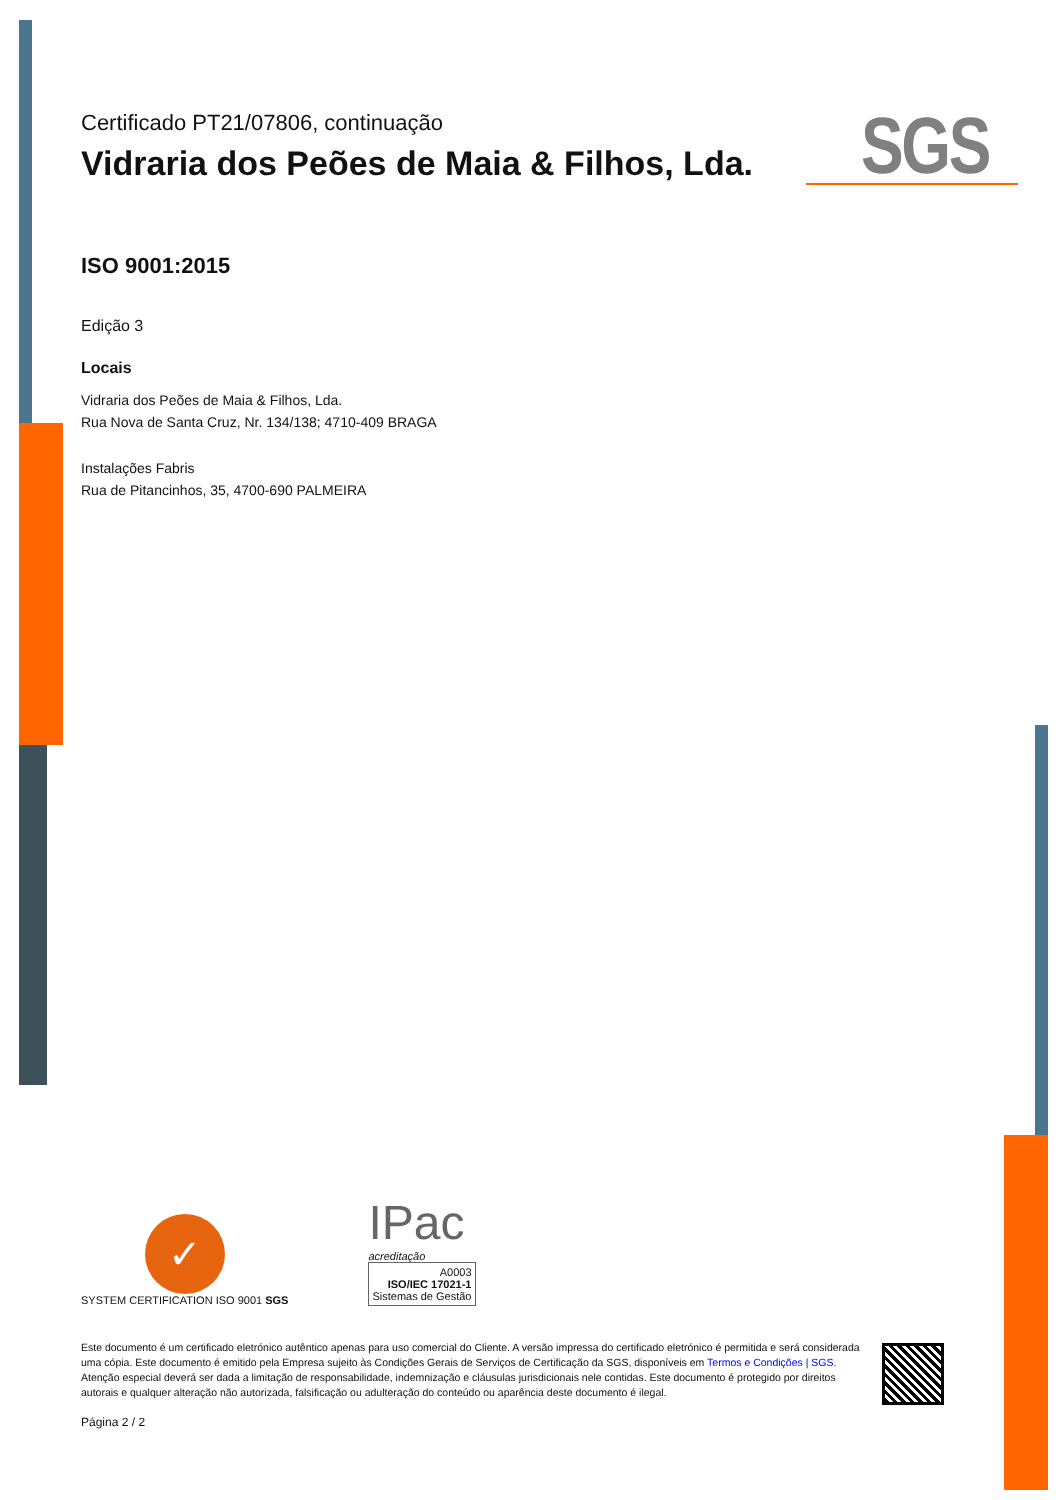SGS
Certificado PT21/07806, continuação
Vidraria dos Peões de Maia & Filhos, Lda.
ISO 9001:2015
Edição 3
Locais
Vidraria dos Peões de Maia & Filhos, Lda.
Rua Nova de Santa Cruz, Nr. 134/138; 4710-409 BRAGA
Instalações Fabris
Rua de Pitancinhos, 35, 4700-690 PALMEIRA
✓
SYSTEM CERTIFICATION ISO 9001 SGS
IPac
acreditação
A0003
ISO/IEC 17021-1
Sistemas de Gestão
Este documento é um certificado eletrónico autêntico apenas para uso comercial do Cliente. A versão impressa do certificado eletrónico é permitida e será considerada uma cópia. Este documento é emitido pela Empresa sujeito às Condições Gerais de Serviços de Certificação da SGS, disponíveis em Termos e Condições | SGS. Atenção especial deverá ser dada a limitação de responsabilidade, indemnização e cláusulas jurisdicionais nele contidas. Este documento é protegido por direitos autorais e qualquer alteração não autorizada, falsificação ou adulteração do conteúdo ou aparência deste documento é ilegal.
Página 2 / 2